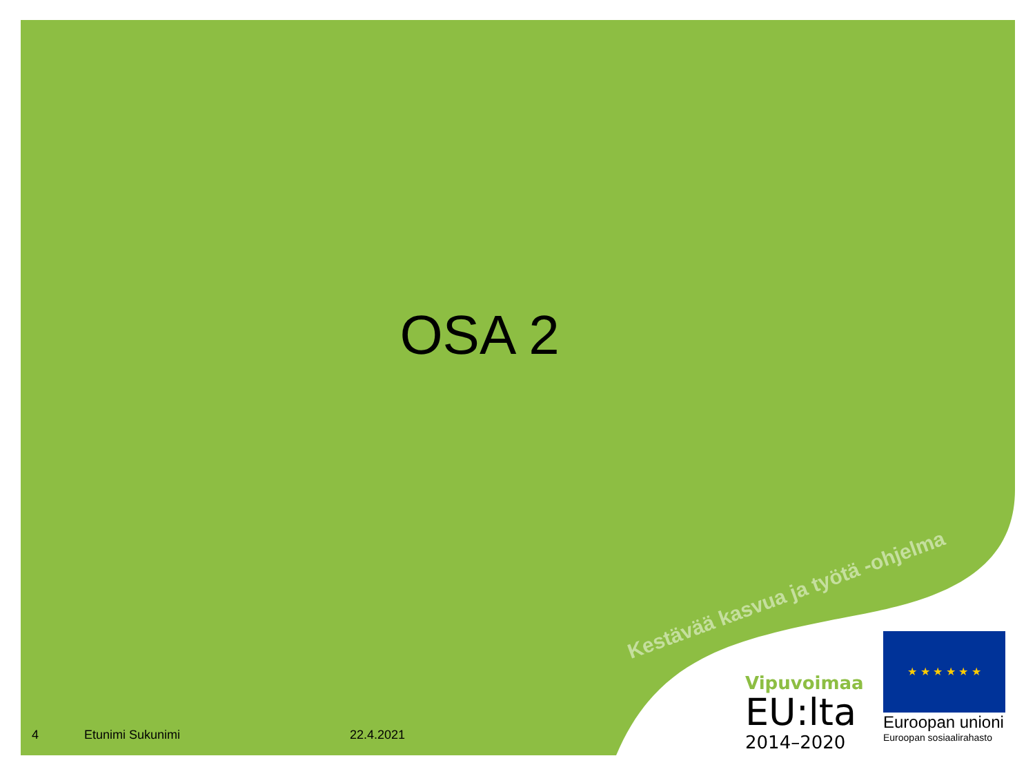OSA 2
Kestävää kasvua ja työtä -ohjelma
4 Etunimi Sukunimi 22.4.2021
Vipuvoimaa
EU:lta
2014–2020
★ ★ ★ ★ ★ ★
Euroopan unioni
Euroopan sosiaalirahasto